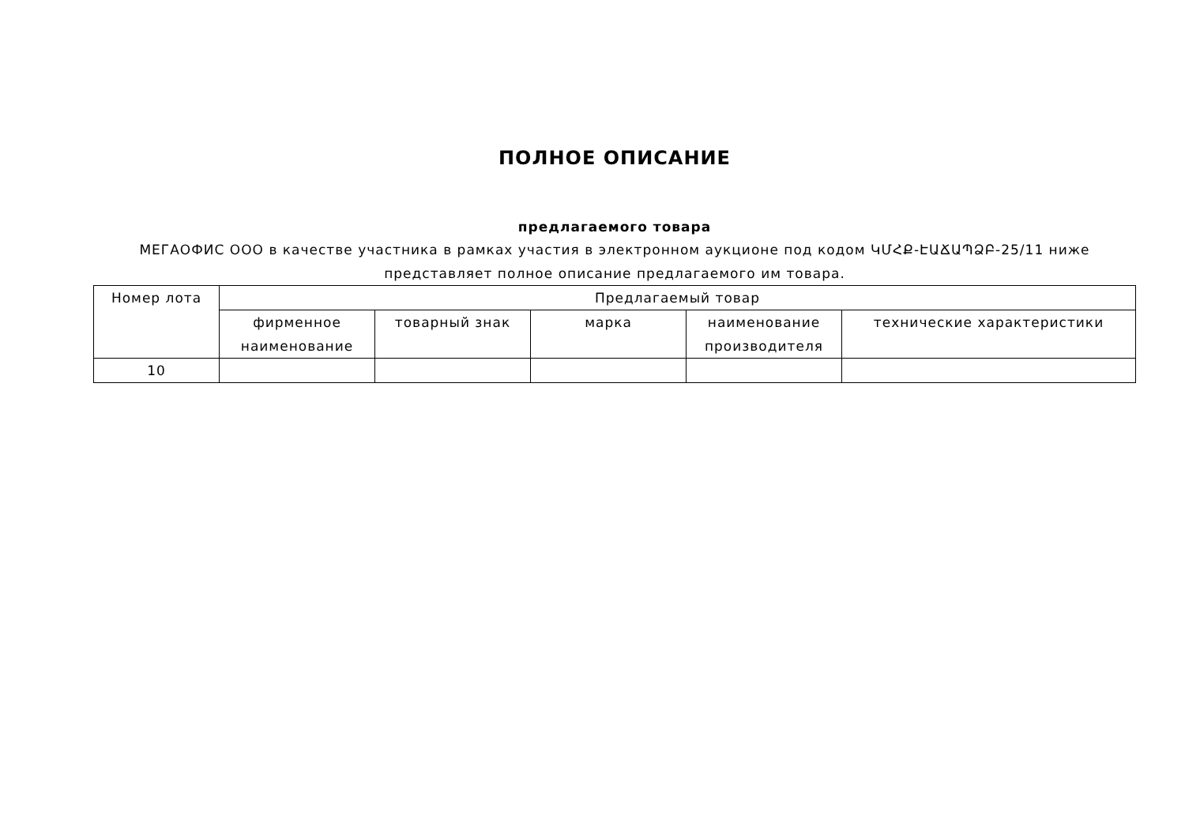ПОЛНОЕ ОПИСАНИЕ
предлагаемого товара
МЕГАОФИС ООО в качестве участника в рамках участия в электронном аукционе под кодом ԿՄՀՔ-ԷԱՃԱՊՁԲ-25/11 ниже представляет полное описание предлагаемого им товара.
| Номер лота | Предлагаемый товар | | | | |
| --- | --- | --- | --- | --- | --- |
| | фирменное наименование | товарный знак | марка | наименование производителя | технические характеристики |
| 10 | | | | | |